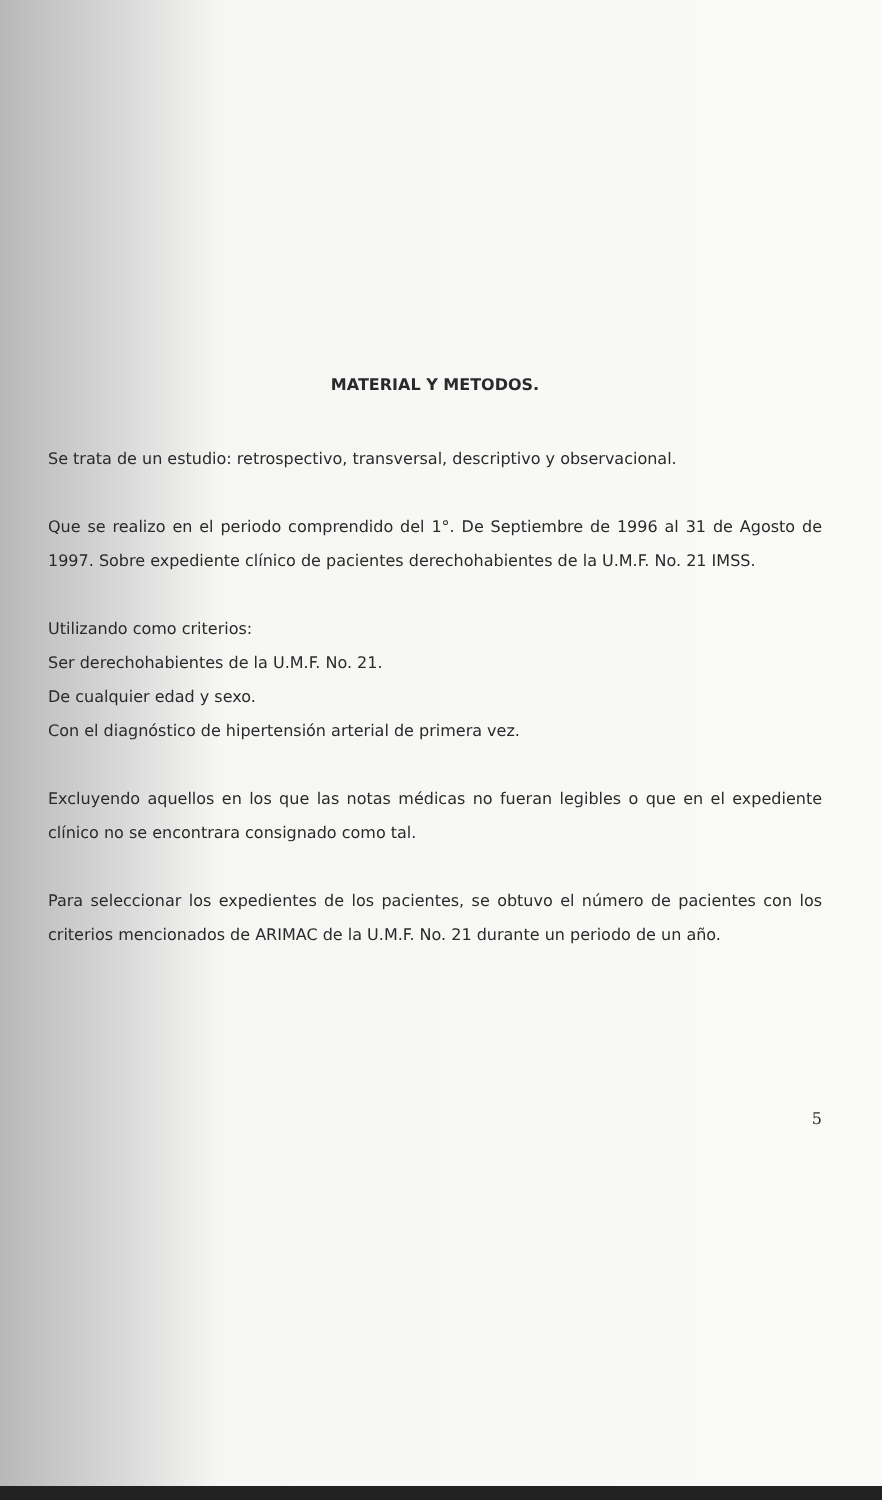MATERIAL Y METODOS.
Se trata de un estudio: retrospectivo, transversal, descriptivo y observacional.
Que se realizo en el periodo comprendido del 1°. De Septiembre de 1996 al 31 de Agosto de 1997. Sobre expediente clínico de pacientes derechohabientes de la U.M.F. No. 21 IMSS.
Utilizando como criterios:
Ser derechohabientes de la U.M.F. No. 21.
De cualquier edad y sexo.
Con el diagnóstico de hipertensión arterial de primera vez.
Excluyendo aquellos en los que las notas médicas no fueran legibles o que en el expediente clínico no se encontrara consignado como tal.
Para seleccionar los expedientes de los pacientes, se obtuvo el número de pacientes con los criterios mencionados de ARIMAC de la U.M.F. No. 21 durante un periodo de un año.
5